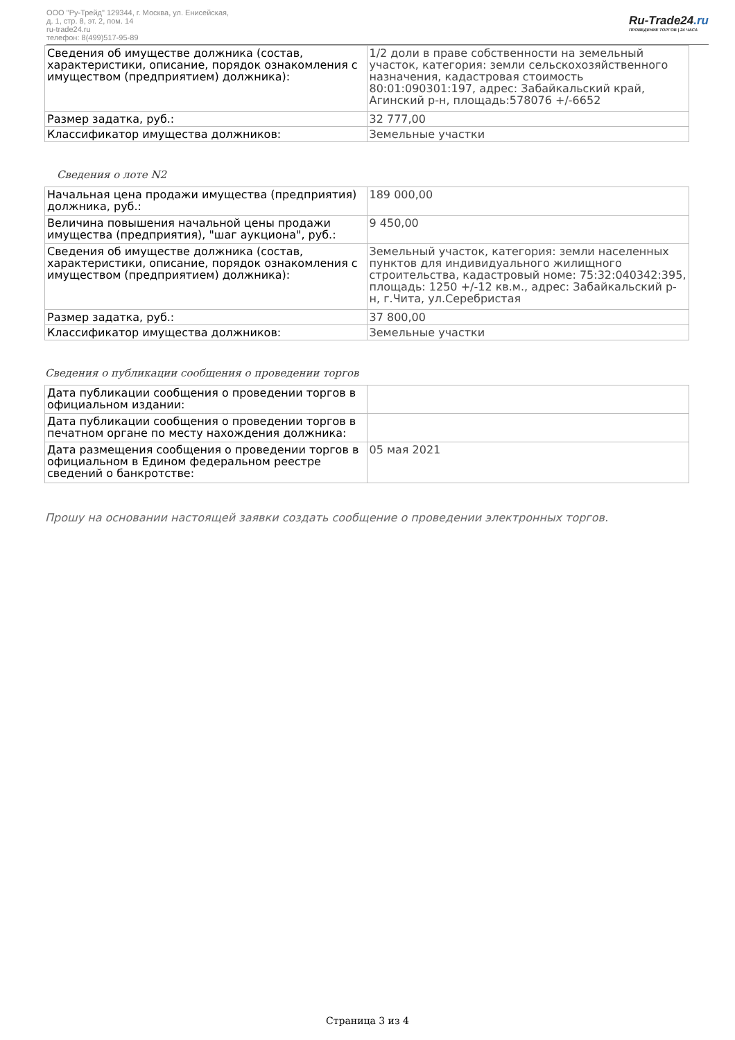ООО "Ру-Трейд" 129344, г. Москва, ул. Енисейская,
д. 1, стр. 8, эт. 2, пом. 14
ru-trade24.ru
телефон: 8(499)517-95-89
Ru-Trade24.ru
ПРОВЕДЕНИЕ ТОРГОВ | 24 ЧАСА
| Сведения об имуществе должника (состав, характеристики, описание, порядок ознакомления с имуществом (предприятием) должника): | 1/2 доли в праве собственности на земельный участок, категория: земли сельскохозяйственного назначения, кадастровая стоимость 80:01:090301:197, адрес: Забайкальский край, Агинский р-н, площадь:578076 +/-6652 |
| Размер задатка, руб.: | 32 777,00 |
| Классификатор имущества должников: | Земельные участки |
Сведения о лоте N2
| Начальная цена продажи имущества (предприятия) должника, руб.: | 189 000,00 |
| Величина повышения начальной цены продажи имущества (предприятия), "шаг аукциона", руб.: | 9 450,00 |
| Сведения об имуществе должника (состав, характеристики, описание, порядок ознакомления с имуществом (предприятием) должника): | Земельный участок, категория: земли населенных пунктов для индивидуального жилищного строительства, кадастровый номе: 75:32:040342:395, площадь: 1250 +/-12 кв.м., адрес: Забайкальский р-н, г.Чита, ул.Серебристая |
| Размер задатка, руб.: | 37 800,00 |
| Классификатор имущества должников: | Земельные участки |
Сведения о публикации сообщения о проведении торгов
| Дата публикации сообщения о проведении торгов в официальном издании: | |
| Дата публикации сообщения о проведении торгов в печатном органе по месту нахождения должника: | |
| Дата размещения сообщения о проведении торгов в официальном в Едином федеральном реестре сведений о банкротстве: | 05 мая 2021 |
Прошу на основании настоящей заявки создать сообщение о проведении электронных торгов.
Страница 3 из 4